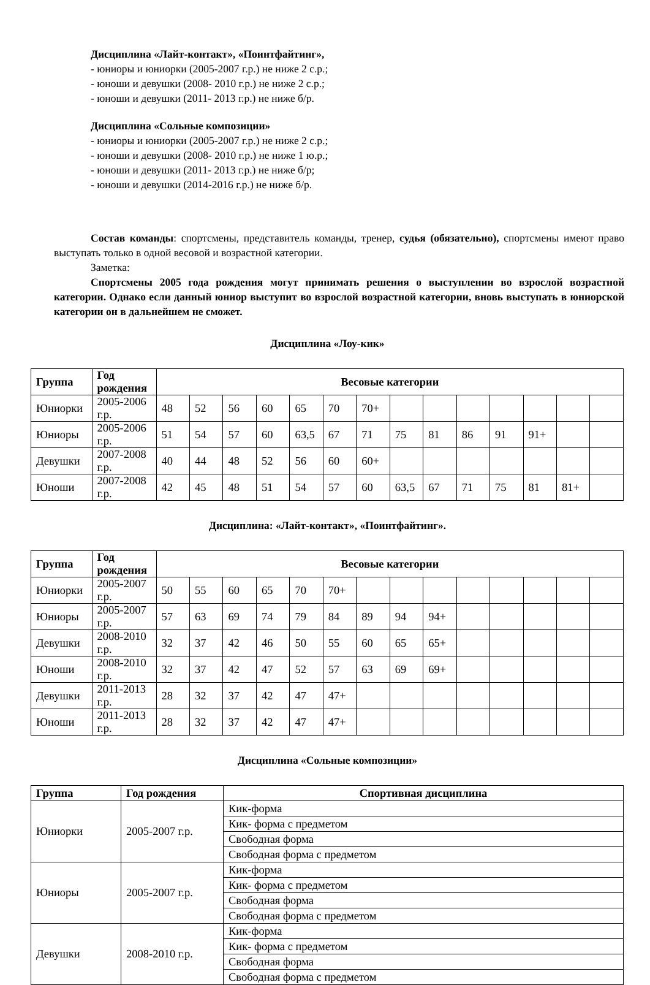Дисциплина «Лайт-контакт», «Поинтфайтинг»,
- юниоры и юниорки (2005-2007 г.р.) не ниже 2 с.р.;
- юноши и девушки (2008- 2010 г.р.) не ниже 2 с.р.;
- юноши и девушки (2011- 2013 г.р.) не ниже б/р.
Дисциплина «Сольные композиции»
- юниоры и юниорки (2005-2007 г.р.) не ниже 2 с.р.;
- юноши и девушки (2008- 2010 г.р.) не ниже 1 ю.р.;
- юноши и девушки (2011- 2013 г.р.) не ниже б/р;
- юноши и девушки (2014-2016 г.р.) не ниже б/р.
Состав команды: спортсмены, представитель команды, тренер, судья (обязательно), спортсмены имеют право выступать только в одной весовой и возрастной категории.
Заметка:
Спортсмены 2005 года рождения могут принимать решения о выступлении во взрослой возрастной категории. Однако если данный юниор выступит во взрослой возрастной категории, вновь выступать в юниорской категории он в дальнейшем не сможет.
Дисциплина «Лоу-кик»
| Группа | Год рождения | Весовые категории | | | | | | | | | | | | | |
| --- | --- | --- | --- | --- | --- | --- | --- | --- | --- | --- | --- | --- | --- | --- | --- |
| Юниорки | 2005-2006 г.р. | 48 | 52 | 56 | 60 | 65 | 70 | 70+ | | | | | | | |
| Юниоры | 2005-2006 г.р. | 51 | 54 | 57 | 60 | 63,5 | 67 | 71 | 75 | 81 | 86 | 91 | 91+ | | |
| Девушки | 2007-2008 г.р. | 40 | 44 | 48 | 52 | 56 | 60 | 60+ | | | | | | | |
| Юноши | 2007-2008 г.р. | 42 | 45 | 48 | 51 | 54 | 57 | 60 | 63,5 | 67 | 71 | 75 | 81 | 81+ | |
Дисциплина: «Лайт-контакт», «Поинтфайтинг».
| Группа | Год рождения | Весовые категории | | | | | | | | | | | | | |
| --- | --- | --- | --- | --- | --- | --- | --- | --- | --- | --- | --- | --- | --- | --- | --- |
| Юниорки | 2005-2007 г.р. | 50 | 55 | 60 | 65 | 70 | 70+ | | | | | | | | |
| Юниоры | 2005-2007 г.р. | 57 | 63 | 69 | 74 | 79 | 84 | 89 | 94 | 94+ | | | | | |
| Девушки | 2008-2010 г.р. | 32 | 37 | 42 | 46 | 50 | 55 | 60 | 65 | 65+ | | | | | |
| Юноши | 2008-2010 г.р. | 32 | 37 | 42 | 47 | 52 | 57 | 63 | 69 | 69+ | | | | | |
| Девушки | 2011-2013 г.р. | 28 | 32 | 37 | 42 | 47 | 47+ | | | | | | | | |
| Юноши | 2011-2013 г.р. | 28 | 32 | 37 | 42 | 47 | 47+ | | | | | | | | |
Дисциплина «Сольные композиции»
| Группа | Год рождения | Спортивная дисциплина |
| --- | --- | --- |
| Юниорки | 2005-2007 г.р. | Кик-форма |
| | | Кик- форма с предметом |
| | | Свободная форма |
| | | Свободная форма с предметом |
| Юниоры | 2005-2007 г.р. | Кик-форма |
| | | Кик- форма с предметом |
| | | Свободная форма |
| | | Свободная форма с предметом |
| Девушки | 2008-2010 г.р. | Кик-форма |
| | | Кик- форма с предметом |
| | | Свободная форма |
| | | Свободная форма с предметом |